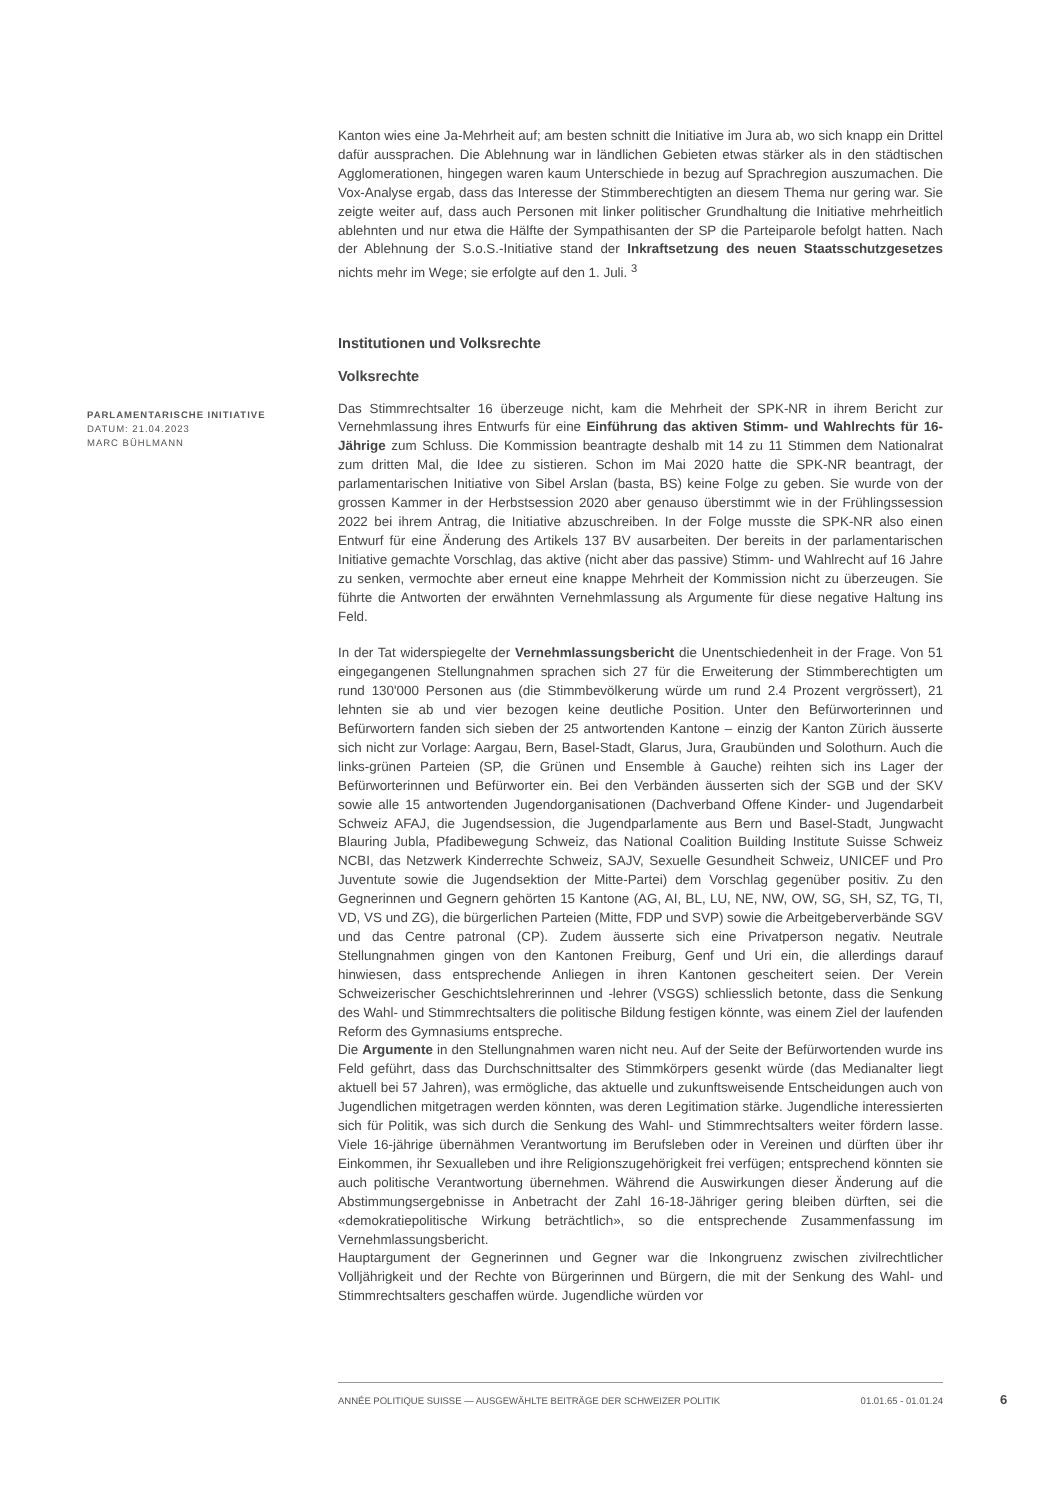Kanton wies eine Ja-Mehrheit auf; am besten schnitt die Initiative im Jura ab, wo sich knapp ein Drittel dafür aussprachen. Die Ablehnung war in ländlichen Gebieten etwas stärker als in den städtischen Agglomerationen, hingegen waren kaum Unterschiede in bezug auf Sprachregion auszumachen. Die Vox-Analyse ergab, dass das Interesse der Stimmberechtigten an diesem Thema nur gering war. Sie zeigte weiter auf, dass auch Personen mit linker politischer Grundhaltung die Initiative mehrheitlich ablehnten und nur etwa die Hälfte der Sympathisanten der SP die Parteiparole befolgt hatten. Nach der Ablehnung der S.o.S.-Initiative stand der Inkraftsetzung des neuen Staatsschutzgesetzes nichts mehr im Wege; sie erfolgte auf den 1. Juli. <sup>3</sup>
Institutionen und Volksrechte
Volksrechte
Das Stimmrechtsalter 16 überzeuge nicht, kam die Mehrheit der SPK-NR in ihrem Bericht zur Vernehmlassung ihres Entwurfs für eine Einführung das aktiven Stimm- und Wahlrechts für 16-Jährige zum Schluss. Die Kommission beantragte deshalb mit 14 zu 11 Stimmen dem Nationalrat zum dritten Mal, die Idee zu sistieren. Schon im Mai 2020 hatte die SPK-NR beantragt, der parlamentarischen Initiative von Sibel Arslan (basta, BS) keine Folge zu geben. Sie wurde von der grossen Kammer in der Herbstsession 2020 aber genauso überstimmt wie in der Frühlingssession 2022 bei ihrem Antrag, die Initiative abzuschreiben. In der Folge musste die SPK-NR also einen Entwurf für eine Änderung des Artikels 137 BV ausarbeiten. Der bereits in der parlamentarischen Initiative gemachte Vorschlag, das aktive (nicht aber das passive) Stimm- und Wahlrecht auf 16 Jahre zu senken, vermochte aber erneut eine knappe Mehrheit der Kommission nicht zu überzeugen. Sie führte die Antworten der erwähnten Vernehmlassung als Argumente für diese negative Haltung ins Feld.
In der Tat widerspiegelte der Vernehmlassungsbericht die Unentschiedenheit in der Frage. Von 51 eingegangenen Stellungnahmen sprachen sich 27 für die Erweiterung der Stimmberechtigten um rund 130'000 Personen aus (die Stimmbevölkerung würde um rund 2.4 Prozent vergrössert), 21 lehnten sie ab und vier bezogen keine deutliche Position. Unter den Befürworterinnen und Befürwortern fanden sich sieben der 25 antwortenden Kantone – einzig der Kanton Zürich äusserte sich nicht zur Vorlage: Aargau, Bern, Basel-Stadt, Glarus, Jura, Graubünden und Solothurn. Auch die links-grünen Parteien (SP, die Grünen und Ensemble à Gauche) reihten sich ins Lager der Befürworterinnen und Befürworter ein. Bei den Verbänden äusserten sich der SGB und der SKV sowie alle 15 antwortenden Jugendorganisationen (Dachverband Offene Kinder- und Jugendarbeit Schweiz AFAJ, die Jugendsession, die Jugendparlamente aus Bern und Basel-Stadt, Jungwacht Blauring Jubla, Pfadibewegung Schweiz, das National Coalition Building Institute Suisse Schweiz NCBI, das Netzwerk Kinderrechte Schweiz, SAJV, Sexuelle Gesundheit Schweiz, UNICEF und Pro Juventute sowie die Jugendsektion der Mitte-Partei) dem Vorschlag gegenüber positiv. Zu den Gegnerinnen und Gegnern gehörten 15 Kantone (AG, AI, BL, LU, NE, NW, OW, SG, SH, SZ, TG, TI, VD, VS und ZG), die bürgerlichen Parteien (Mitte, FDP und SVP) sowie die Arbeitgeberverbände SGV und das Centre patronal (CP). Zudem äusserte sich eine Privatperson negativ. Neutrale Stellungnahmen gingen von den Kantonen Freiburg, Genf und Uri ein, die allerdings darauf hinwiesen, dass entsprechende Anliegen in ihren Kantonen gescheitert seien. Der Verein Schweizerischer Geschichtslehrerinnen und -lehrer (VSGS) schliesslich betonte, dass die Senkung des Wahl- und Stimmrechtsalters die politische Bildung festigen könnte, was einem Ziel der laufenden Reform des Gymnasiums entspreche.
Die Argumente in den Stellungnahmen waren nicht neu. Auf der Seite der Befürwortenden wurde ins Feld geführt, dass das Durchschnittsalter des Stimmkörpers gesenkt würde (das Medianalter liegt aktuell bei 57 Jahren), was ermögliche, das aktuelle und zukunftsweisende Entscheidungen auch von Jugendlichen mitgetragen werden könnten, was deren Legitimation stärke. Jugendliche interessierten sich für Politik, was sich durch die Senkung des Wahl- und Stimmrechtsalters weiter fördern lasse. Viele 16-jährige übernähmen Verantwortung im Berufsleben oder in Vereinen und dürften über ihr Einkommen, ihr Sexualleben und ihre Religionszugehörigkeit frei verfügen; entsprechend könnten sie auch politische Verantwortung übernehmen. Während die Auswirkungen dieser Änderung auf die Abstimmungsergebnisse in Anbetracht der Zahl 16-18-Jähriger gering bleiben dürften, sei die «demokratiepolitische Wirkung beträchtlich», so die entsprechende Zusammenfassung im Vernehmlassungsbericht.
Hauptargument der Gegnerinnen und Gegner war die Inkongruenz zwischen zivilrechtlicher Volljährigkeit und der Rechte von Bürgerinnen und Bürgern, die mit der Senkung des Wahl- und Stimmrechtsalters geschaffen würde. Jugendliche würden vor
PARLAMENTARISCHE INITIATIVE
DATUM: 21.04.2023
MARC BÜHLMANN
ANNÉE POLITIQUE SUISSE — AUSGEWÄHLTE BEITRÄGE DER SCHWEIZER POLITIK 01.01.65 - 01.01.24
6